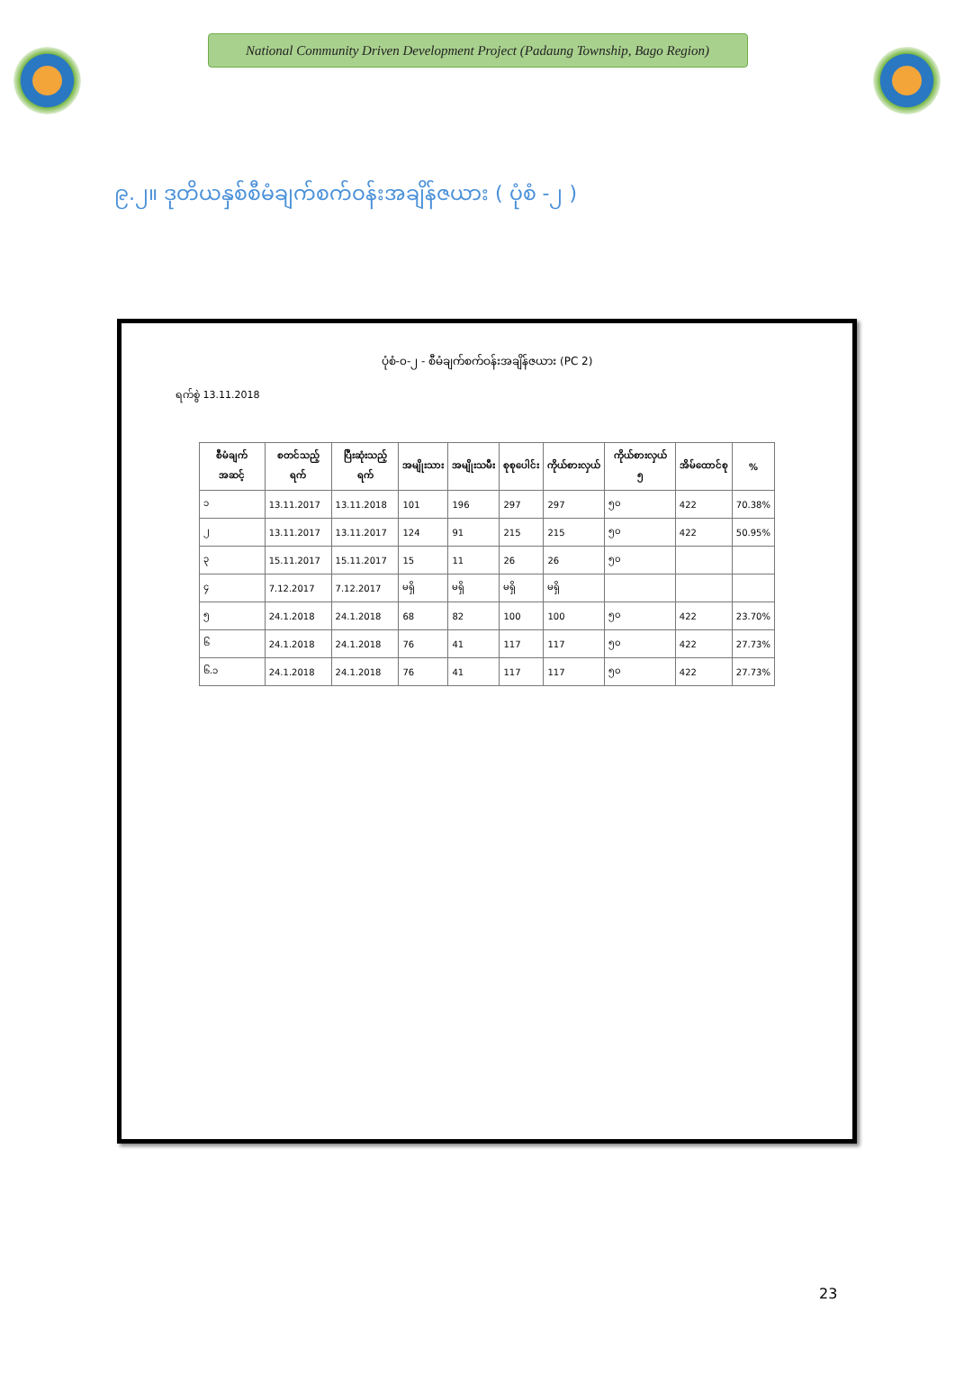National Community Driven Development Project (Padaung Township, Bago Region)
၉.၂။ ဒုတိယနှစ်စီမံချက်စက်ဝန်းအချိန်ဇယား ( ပုံစံ -၂ )
ပုံစံ-၀-၂ - စီမံချက်စက်ဝန်းအချိန်ဇယား (PC 2)
ရက်စွဲ 13.11.2018
| စီမံချက်အဆင့် | စတင်သည့်ရက် | ပြီးဆုံးသည့်ရက် | အမျိုးသား | အမျိုးသမီး | စုစုပေါင်း | ကိုယ်စားလှယ် | ကိုယ်စားလှယ် ၅ | အိမ်ထောင်စု | % |
| --- | --- | --- | --- | --- | --- | --- | --- | --- | --- |
| ၁ | 13.11.2017 | 13.11.2018 | 101 | 196 | 297 | 297 | ၅၀ | 422 | 70.38% |
| ၂ | 13.11.2017 | 13.11.2017 | 124 | 91 | 215 | 215 | ၅၀ | 422 | 50.95% |
| ၃ | 15.11.2017 | 15.11.2017 | 15 | 11 | 26 | 26 | ၅၀ | | |
| ၄ | 7.12.2017 | 7.12.2017 | မရှိ | မရှိ | မရှိ | မရှိ | | | |
| ၅ | 24.1.2018 | 24.1.2018 | 68 | 82 | 100 | 100 | ၅၀ | 422 | 23.70% |
| ၆ | 24.1.2018 | 24.1.2018 | 76 | 41 | 117 | 117 | ၅၀ | 422 | 27.73% |
| ၆.၁ | 24.1.2018 | 24.1.2018 | 76 | 41 | 117 | 117 | ၅၀ | 422 | 27.73% |
23